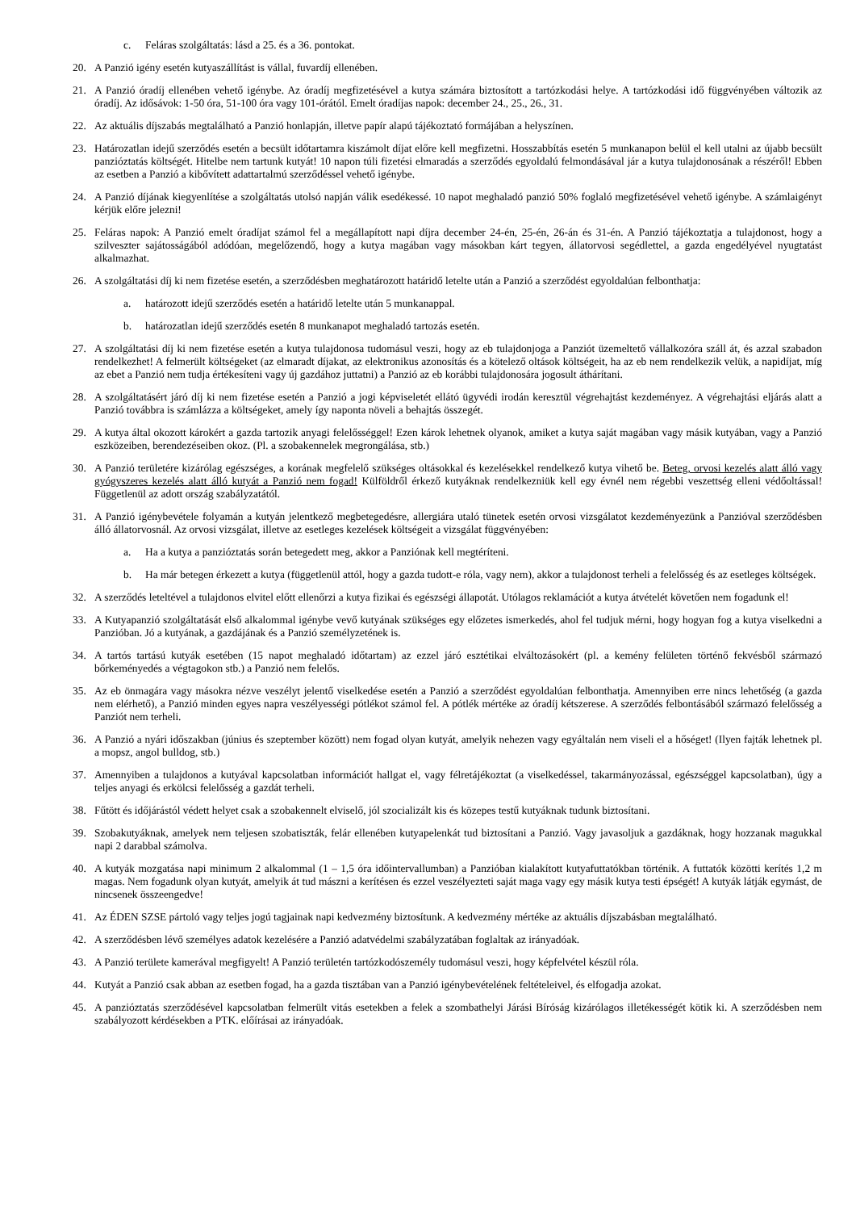c. Feláras szolgáltatás: lásd a 25. és a 36. pontokat.
20. A Panzió igény esetén kutyaszállítást is vállal, fuvardíj ellenében.
21. A Panzió óradíj ellenében vehető igénybe. Az óradíj megfizetésével a kutya számára biztosított a tartózkodási helye. A tartózkodási idő függvényében változik az óradíj. Az idősávok: 1-50 óra, 51-100 óra vagy 101-órától. Emelt óradíjas napok: december 24., 25., 26., 31.
22. Az aktuális díjszabás megtalálható a Panzió honlapján, illetve papír alapú tájékoztató formájában a helyszínen.
23. Határozatlan idejű szerződés esetén a becsült időtartamra kiszámolt díjat előre kell megfizetni. Hosszabbítás esetén 5 munkanapon belül el kell utalni az újabb becsült panzióztatás költségét. Hitelbe nem tartunk kutyát! 10 napon túli fizetési elmaradás a szerződés egyoldalú felmondásával jár a kutya tulajdonosának a részéről! Ebben az esetben a Panzió a kibővített adattartalmú szerződéssel vehető igénybe.
24. A Panzió díjának kiegyenlítése a szolgáltatás utolsó napján válik esedékessé. 10 napot meghaladó panzió 50% foglaló megfizetésével vehető igénybe. A számlaigényt kérjük előre jelezni!
25. Feláras napok: A Panzió emelt óradíjat számol fel a megállapított napi díjra december 24-én, 25-én, 26-án és 31-én. A Panzió tájékoztatja a tulajdonost, hogy a szilveszter sajátosságából adódóan, megelőzendő, hogy a kutya magában vagy másokban kárt tegyen, állatorvosi segédlettel, a gazda engedélyével nyugtatást alkalmazhat.
26. A szolgáltatási díj ki nem fizetése esetén, a szerződésben meghatározott határidő letelte után a Panzió a szerződést egyoldalúan felbonthatja:
a. határozott idejű szerződés esetén a határidő letelte után 5 munkanappal.
b. határozatlan idejű szerződés esetén 8 munkanapot meghaladó tartozás esetén.
27. A szolgáltatási díj ki nem fizetése esetén a kutya tulajdonosa tudomásul veszi, hogy az eb tulajdonjoga a Panziót üzemeltető vállalkozóra száll át, és azzal szabadon rendelkezhet! A felmerült költségeket (az elmaradt díjakat, az elektronikus azonosítás és a kötelező oltások költségeit, ha az eb nem rendelkezik velük, a napidíjat, míg az ebet a Panzió nem tudja értékesíteni vagy új gazdához juttatni) a Panzió az eb korábbi tulajdonosára jogosult áthárítani.
28. A szolgáltatásért járó díj ki nem fizetése esetén a Panzió a jogi képviseletét ellátó ügyvédi irodán keresztül végrehajtást kezdeményez. A végrehajtási eljárás alatt a Panzió továbbra is számlázza a költségeket, amely így naponta növeli a behajtás összegét.
29. A kutya által okozott károkért a gazda tartozik anyagi felelősséggel! Ezen károk lehetnek olyanok, amiket a kutya saját magában vagy másik kutyában, vagy a Panzió eszközeiben, berendezéseiben okoz. (Pl. a szobakennelek megrongálása, stb.)
30. A Panzió területére kizárólag egészséges, a korának megfelelő szükséges oltásokkal és kezelésekkel rendelkező kutya vihető be. Beteg, orvosi kezelés alatt álló vagy gyógyszeres kezelés alatt álló kutyát a Panzió nem fogad! Külföldről érkező kutyáknak rendelkezniük kell egy évnél nem régebbi veszettség elleni védőoltással! Függetlenül az adott ország szabályzatától.
31. A Panzió igénybevétele folyamán a kutyán jelentkező megbetegedésre, allergiára utaló tünetek esetén orvosi vizsgálatot kezdeményezünk a Panzióval szerződésben álló állatorvosnál. Az orvosi vizsgálat, illetve az esetleges kezelések költségeit a vizsgálat függvényében:
a. Ha a kutya a panzióztatás során betegedett meg, akkor a Panziónak kell megtéríteni.
b. Ha már betegen érkezett a kutya (függetlenül attól, hogy a gazda tudott-e róla, vagy nem), akkor a tulajdonost terheli a felelősség és az esetleges költségek.
32. A szerződés leteltével a tulajdonos elvitel előtt ellenőrzi a kutya fizikai és egészségi állapotát. Utólagos reklamációt a kutya átvételét követően nem fogadunk el!
33. A Kutyapanzió szolgáltatását első alkalommal igénybe vevő kutyának szükséges egy előzetes ismerkedés, ahol fel tudjuk mérni, hogy hogyan fog a kutya viselkedni a Panzióban. Jó a kutyának, a gazdájának és a Panzió személyzetének is.
34. A tartós tartású kutyák esetében (15 napot meghaladó időtartam) az ezzel járó esztétikai elváltozásokért (pl. a kemény felületen történő fekvésből származó bőrkeményedés a végtagokon stb.) a Panzió nem felelős.
35. Az eb önmagára vagy másokra nézve veszélyt jelentő viselkedése esetén a Panzió a szerződést egyoldalúan felbonthatja. Amennyiben erre nincs lehetőség (a gazda nem elérhető), a Panzió minden egyes napra veszélyességi pótlékot számol fel. A pótlék mértéke az óradíj kétszerese. A szerződés felbontásából származó felelősség a Panziót nem terheli.
36. A Panzió a nyári időszakban (június és szeptember között) nem fogad olyan kutyát, amelyik nehezen vagy egyáltalán nem viseli el a hőséget! (Ilyen fajták lehetnek pl. a mopsz, angol bulldog, stb.)
37. Amennyiben a tulajdonos a kutyával kapcsolatban információt hallgat el, vagy félretájékoztat (a viselkedéssel, takarmányozással, egészséggel kapcsolatban), úgy a teljes anyagi és erkölcsi felelősség a gazdát terheli.
38. Fűtött és időjárástól védett helyet csak a szobakennelt elviselő, jól szocializált kis és közepes testű kutyáknak tudunk biztosítani.
39. Szobakutyáknak, amelyek nem teljesen szobatiszták, felár ellenében kutyapelenkát tud biztosítani a Panzió. Vagy javasoljuk a gazdáknak, hogy hozzanak magukkal napi 2 darabbal számolva.
40. A kutyák mozgatása napi minimum 2 alkalommal (1 – 1,5 óra időintervallumban) a Panzióban kialakított kutyafuttatókban történik. A futtatók közötti kerítés 1,2 m magas. Nem fogadunk olyan kutyát, amelyik át tud mászni a kerítésen és ezzel veszélyezteti saját maga vagy egy másik kutya testi épségét! A kutyák látják egymást, de nincsenek összeengedve!
41. Az ÉDEN SZSE pártoló vagy teljes jogú tagjainak napi kedvezmény biztosítunk. A kedvezmény mértéke az aktuális díjszabásban megtalálható.
42. A szerződésben lévő személyes adatok kezelésére a Panzió adatvédelmi szabályzatában foglaltak az irányadóak.
43. A Panzió területe kamerával megfigyelt! A Panzió területén tartózkodószemély tudomásul veszi, hogy képfelvétel készül róla.
44. Kutyát a Panzió csak abban az esetben fogad, ha a gazda tisztában van a Panzió igénybevételének feltételeivel, és elfogadja azokat.
45. A panzióztatás szerződésével kapcsolatban felmerült vitás esetekben a felek a szombathelyi Járási Bíróság kizárólagos illetékességét kötik ki. A szerződésben nem szabályozott kérdésekben a PTK. előírásai az irányadóak.